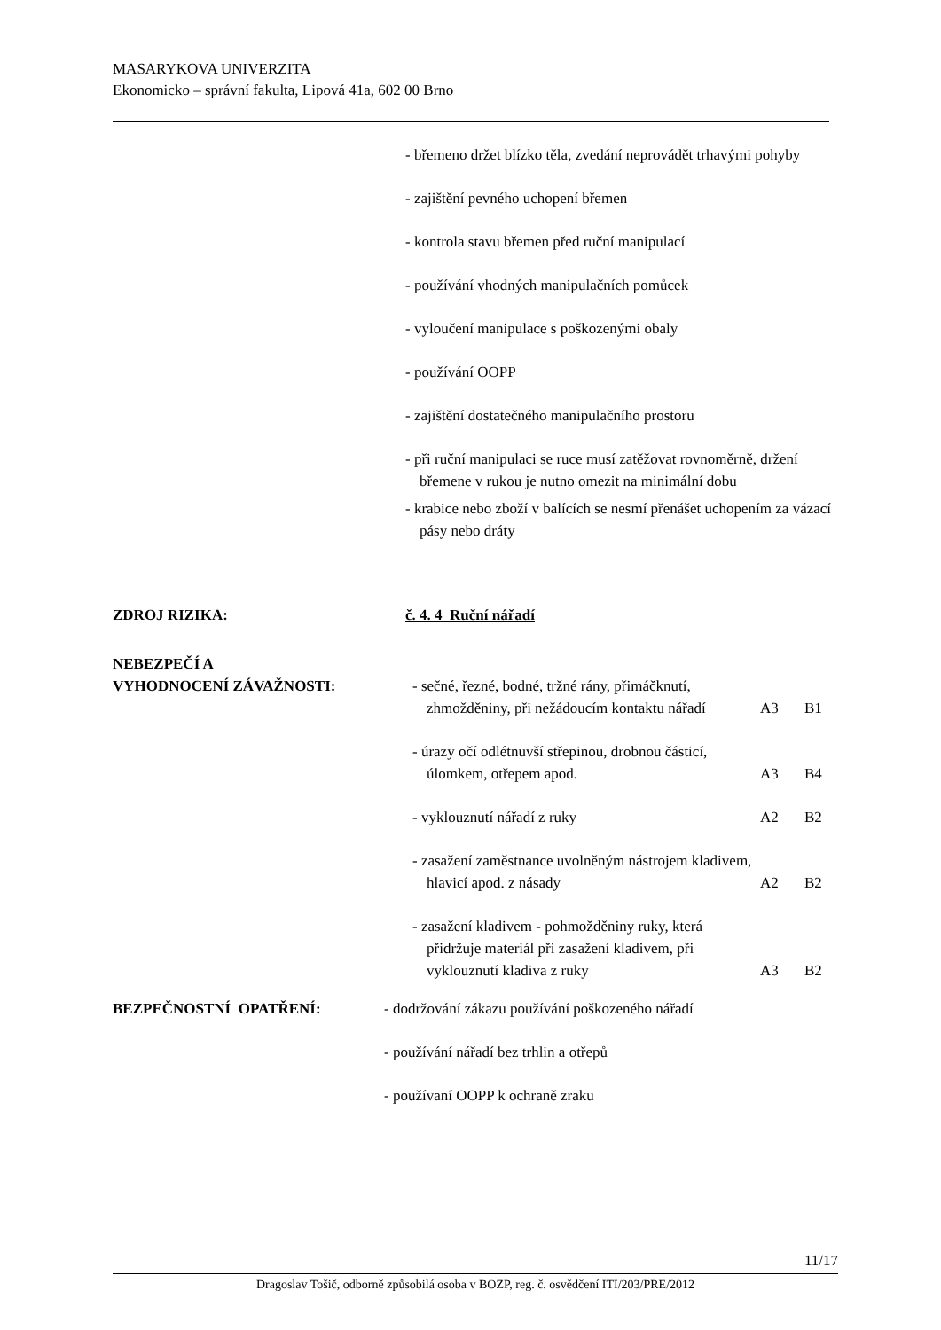MASARYKOVA UNIVERZITA
Ekonomicko – správní fakulta, Lipová 41a, 602 00 Brno
- břemeno držet blízko těla, zvedání neprovádět trhavými pohyby
- zajištění pevného uchopení břemen
- kontrola stavu břemen před ruční manipulací
- používání vhodných manipulačních pomůcek
- vyloučení manipulace s poškozenými obaly
- používání OOPP
- zajištění dostatečného manipulačního prostoru
- při ruční manipulaci se ruce musí zatěžovat rovnoměrně, držení břemene v rukou je nutno omezit na minimální dobu
- krabice nebo zboží v balících se nesmí přenášet uchopením za vázací pásy nebo dráty
ZDROJ RIZIKA: č. 4. 4 Ruční nářadí
NEBEZPEČÍ A
VYHODNOCENÍ ZÁVAŽNOSTI:
- sečné, řezné, bodné, tržné rány, přimáčknutí, zhmožděniny, při nežádoucím kontaktu nářadí
A3 B1
- úrazy očí odlétnuvší střepinou, drobnou částicí, úlomkem, otřepem apod.
A3 B4
- vyklouznutí nářadí z ruky A2 B2
- zasažení zaměstnance uvolněným nástrojem kladivem, hlavicí apod. z násady
A2 B2
- zasažení kladivem - pohmožděniny ruky, která přidržuje materiál při zasažení kladivem, při vyklouznutí kladiva z ruky
A3 B2
BEZPEČNOSTNÍ OPATŘENÍ: - dodržování zákazu používání poškozeného nářadí
- používání nářadí bez trhlin a otřepů
- používaní OOPP k ochraně zraku
11/17
Dragoslav Tošič, odborně způsobilá osoba v BOZP, reg. č. osvědčení ITI/203/PRE/2012